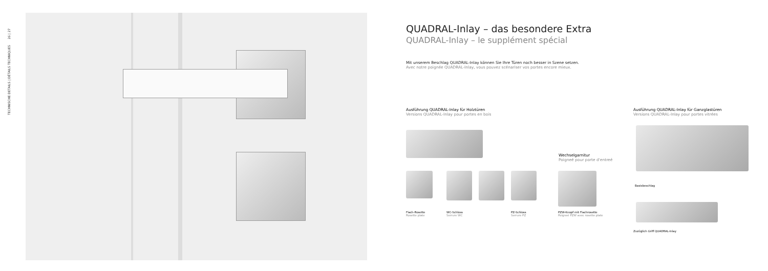TECHNISCHE DETAILS | DÉTAILS TECHNIQUES 26 | 27
QUADRAL-Inlay – das besondere Extra
QUADRAL-Inlay – le supplément spécial
Mit unserem Beschlag QUADRAL-Inlay können Sie Ihre Türen noch besser in Szene setzen.
Avec notre poignée QUADRAL-Inlay, vous pouvez scénariser vos portes encore mieux.
Ausführung QUADRAL-Inlay für Holztüren
Versions QUADRAL-Inlay pour portes en bois
Ausführung QUADRAL-Inlay für Ganzglastüren
Versions QUADRAL-Inlay pour portes vitrées
Wechselgarnitur
Poigneé pour porte d'entreé
Flach-Rosette
Rosette plate
WC-Schloss
Serrure WC
PZ-Schloss
Serrure PZ
PZW-Knopf mit Flachrosette
Poigneé PZW avec rosette plate
Basisbeschlag
Zuzüglich Griff QUADRAL-Inlay